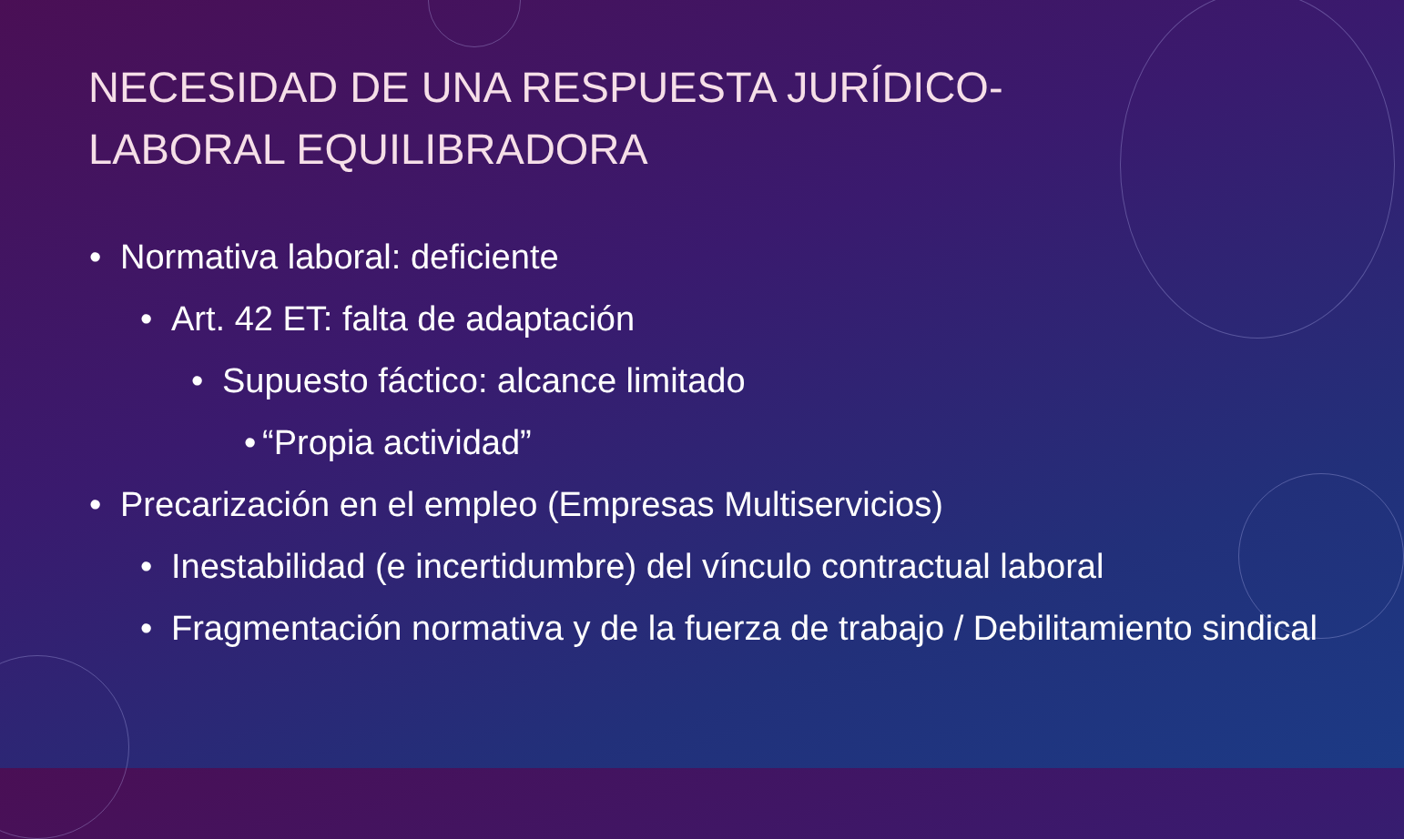NECESIDAD DE UNA RESPUESTA JURÍDICO-LABORAL EQUILIBRADORA
• Normativa laboral: deficiente
• Art. 42 ET: falta de adaptación
• Supuesto fáctico: alcance limitado
• “Propia actividad”
• Precarización en el empleo (Empresas Multiservicios)
• Inestabilidad (e incertidumbre) del vínculo contractual laboral
• Fragmentación normativa y de la fuerza de trabajo / Debilitamiento sindical